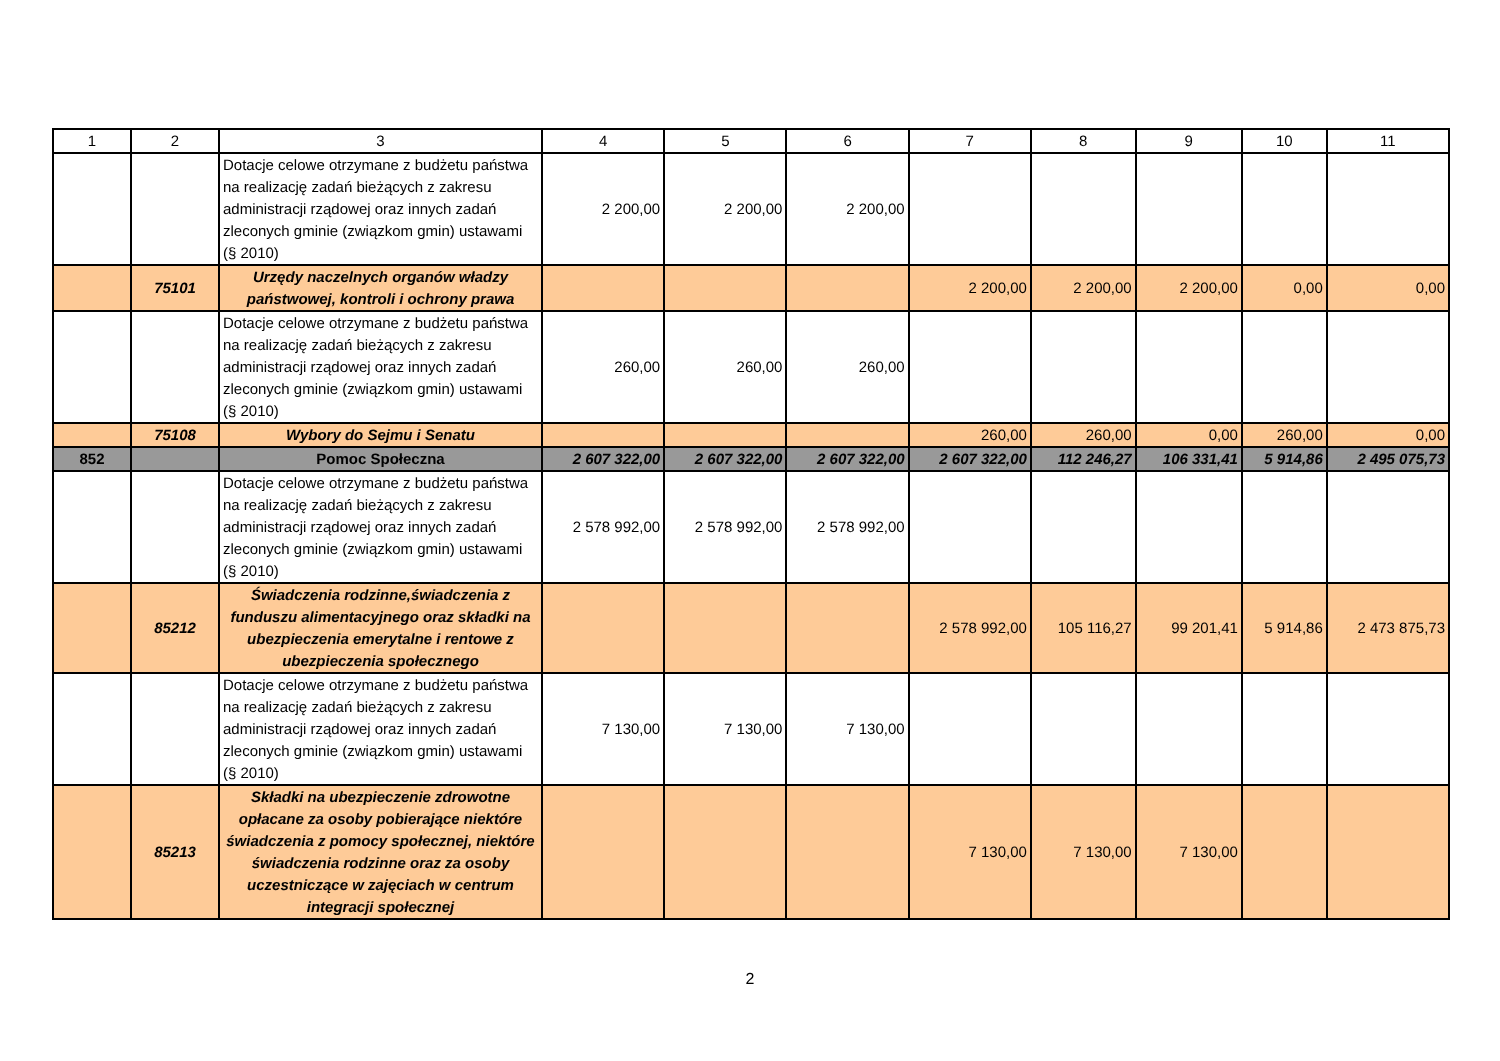| 1 | 2 | 3 | 4 | 5 | 6 | 7 | 8 | 9 | 10 | 11 |
| --- | --- | --- | --- | --- | --- | --- | --- | --- | --- | --- |
| | | Dotacje celowe otrzymane z budżetu państwa na realizację zadań bieżących z zakresu administracji rządowej oraz innych zadań zleconych gminie (związkom gmin) ustawami (§ 2010) | 2 200,00 | 2 200,00 | 2 200,00 | | | | | |
| | 75101 | Urzędy naczelnych organów władzy państwowej, kontroli i ochrony prawa | | | | 2 200,00 | 2 200,00 | 2 200,00 | 0,00 | 0,00 |
| | | Dotacje celowe otrzymane z budżetu państwa na realizację zadań bieżących z zakresu administracji rządowej oraz innych zadań zleconych gminie (związkom gmin) ustawami (§ 2010) | 260,00 | 260,00 | 260,00 | | | | | |
| | 75108 | Wybory do Sejmu i Senatu | | | | 260,00 | 260,00 | 0,00 | 260,00 | 0,00 |
| 852 | | Pomoc Społeczna | 2 607 322,00 | 2 607 322,00 | 2 607 322,00 | 2 607 322,00 | 112 246,27 | 106 331,41 | 5 914,86 | 2 495 075,73 |
| | | Dotacje celowe otrzymane z budżetu państwa na realizację zadań bieżących z zakresu administracji rządowej oraz innych zadań zleconych gminie (związkom gmin) ustawami (§ 2010) | 2 578 992,00 | 2 578 992,00 | 2 578 992,00 | | | | | |
| | 85212 | Świadczenia rodzinne,świadczenia z funduszu alimentacyjnego oraz składki na ubezpieczenia emerytalne i rentowe z ubezpieczenia społecznego | | | | 2 578 992,00 | 105 116,27 | 99 201,41 | 5 914,86 | 2 473 875,73 |
| | | Dotacje celowe otrzymane z budżetu państwa na realizację zadań bieżących z zakresu administracji rządowej oraz innych zadań zleconych gminie (związkom gmin) ustawami (§ 2010) | 7 130,00 | 7 130,00 | 7 130,00 | | | | | |
| | 85213 | Składki na ubezpieczenie zdrowotne opłacane za osoby pobierające niektóre świadczenia z pomocy społecznej, niektóre świadczenia rodzinne oraz za osoby uczestniczące w zajęciach w centrum integracji społecznej | | | | 7 130,00 | 7 130,00 | 7 130,00 | | |
2